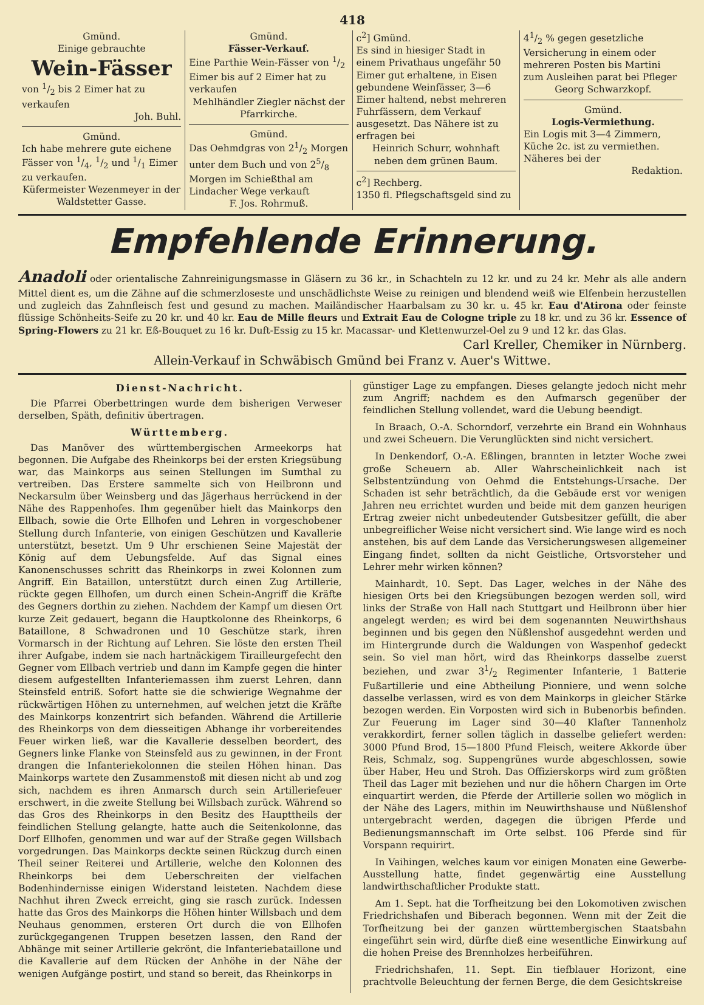418
Gmünd.
Einige gebrauchte
Wein-Fässer
von 1/2 bis 2 Eimer hat zu verkaufen
Joh. Buhl.
Gmünd.
Ich habe mehrere gute eichene Fässer von 1/4, 1/2 und 1/1 Eimer zu verkaufen.
Küfermeister Wezenmeyer in der Waldstetter Gasse.
Gmünd.
Fässer-Verkauf.
Eine Parthie Wein-Fässer von 1/2 Eimer bis auf 2 Eimer hat zu verkaufen
Mehlhändler Ziegler nächst der Pfarrkirche.
Gmünd.
Das Oehmdgras von 21/2 Morgen unter dem Buch und von 25/8 Morgen im Schießthal am Lindacher Wege verkauft
F. Jos. Rohrmuß.
c<sup>2</sup>] Gmünd.
Es sind in hiesiger Stadt in einem Privathaus ungefähr 50 Eimer gut erhaltene, in Eisen gebundene Weinfässer, 3—6 Eimer haltend, nebst mehreren Fuhrfässern, dem Verkauf ausgesetzt. Das Nähere ist zu erfragen bei
Heinrich Schurr, wohnhaft neben dem grünen Baum.
c<sup>2</sup>] Rechberg.
1350 fl. Pflegschaftsgeld sind zu
41/2 % gegen gesetzliche Versicherung in einem oder mehreren Posten bis Martini zum Ausleihen parat bei Pfleger
Georg Schwarzkopf.
Gmünd.
Logis-Vermiethung.
Ein Logis mit 3—4 Zimmern, Küche 2c. ist zu vermiethen. Näheres bei der
Redaktion.
Empfehlende Erinnerung.
Anadoli oder orientalische Zahnreinigungsmasse in Gläsern zu 36 kr., in Schachteln zu 12 kr. und zu 24 kr. Mehr als alle andern Mittel dient es, um die Zähne auf die schmerzloseste und unschädlichste Weise zu reinigen und blendend weiß wie Elfenbein herzustellen und zugleich das Zahnfleisch fest und gesund zu machen. Mailändischer Haarbalsam zu 30 kr. u. 45 kr. Eau d'Atirona oder feinste flüssige Schönheits-Seife zu 20 kr. und 40 kr. Eau de Mille fleurs und Extrait Eau de Cologne triple zu 18 kr. und zu 36 kr. Essence of Spring-Flowers zu 21 kr. Eß-Bouquet zu 16 kr. Duft-Essig zu 15 kr. Macassar- und Klettenwurzel-Oel zu 9 und 12 kr. das Glas.
Carl Kreller, Chemiker in Nürnberg.
Allein-Verkauf in Schwäbisch Gmünd bei Franz v. Auer's Wittwe.
Dienst-Nachricht.
Die Pfarrei Oberbettringen wurde dem bisherigen Verweser derselben, Späth, definitiv übertragen.
Württemberg.
Das Manöver des württembergischen Armeekorps hat begonnen. Die Aufgabe des Rheinkorps bei der ersten Kriegsübung war, das Mainkorps aus seinen Stellungen im Sumthal zu vertreiben. Das Erstere sammelte sich von Heilbronn und Neckarsulm über Weinsberg und das Jägerhaus herrückend in der Nähe des Rappenhofes. Ihm gegenüber hielt das Mainkorps den Ellbach, sowie die Orte Ellhofen und Lehren in vorgeschobener Stellung durch Infanterie, von einigen Geschützen und Kavallerie unterstützt, besetzt. Um 9 Uhr erschienen Seine Majestät der König auf dem Uebungsfelde. Auf das Signal eines Kanonenschusses schritt das Rheinkorps in zwei Kolonnen zum Angriff. Ein Bataillon, unterstützt durch einen Zug Artillerie, rückte gegen Ellhofen, um durch einen Schein-Angriff die Kräfte des Gegners dorthin zu ziehen. Nachdem der Kampf um diesen Ort kurze Zeit gedauert, begann die Hauptkolonne des Rheinkorps, 6 Bataillone, 8 Schwadronen und 10 Geschütze stark, ihren Vormarsch in der Richtung auf Lehren. Sie löste den ersten Theil ihrer Aufgabe, indem sie nach hartnäckigem Tirailleurgefecht den Gegner vom Ellbach vertrieb und dann im Kampfe gegen die hinter diesem aufgestellten Infanteriemassen ihm zuerst Lehren, dann Steinsfeld entriß. Sofort hatte sie die schwierige Wegnahme der rückwärtigen Höhen zu unternehmen, auf welchen jetzt die Kräfte des Mainkorps konzentrirt sich befanden. Während die Artillerie des Rheinkorps von dem diesseitigen Abhange ihr vorbereitendes Feuer wirken ließ, war die Kavallerie desselben beordert, des Gegners linke Flanke von Steinsfeld aus zu gewinnen, in der Front drangen die Infanteriekolonnen die steilen Höhen hinan. Das Mainkorps wartete den Zusammenstoß mit diesen nicht ab und zog sich, nachdem es ihren Anmarsch durch sein Artilleriefeuer erschwert, in die zweite Stellung bei Willsbach zurück. Während so das Gros des Rheinkorps in den Besitz des Haupttheils der feindlichen Stellung gelangte, hatte auch die Seitenkolonne, das Dorf Ellhofen, genommen und war auf der Straße gegen Willsbach vorgedrungen. Das Mainkorps deckte seinen Rückzug durch einen Theil seiner Reiterei und Artillerie, welche den Kolonnen des Rheinkorps bei dem Ueberschreiten der vielfachen Bodenhindernisse einigen Widerstand leisteten. Nachdem diese Nachhut ihren Zweck erreicht, ging sie rasch zurück. Indessen hatte das Gros des Mainkorps die Höhen hinter Willsbach und dem Neuhaus genommen, ersteren Ort durch die von Ellhofen zurückgegangenen Truppen besetzen lassen, den Rand der Abhänge mit seiner Artillerie gekrönt, die Infanteriebataillone und die Kavallerie auf dem Rücken der Anhöhe in der Nähe der wenigen Aufgänge postirt, und stand so bereit, das Rheinkorps in
günstiger Lage zu empfangen. Dieses gelangte jedoch nicht mehr zum Angriff; nachdem es den Aufmarsch gegenüber der feindlichen Stellung vollendet, ward die Uebung beendigt.
In Braach, O.-A. Schorndorf, verzehrte ein Brand ein Wohnhaus und zwei Scheuern. Die Verunglückten sind nicht versichert.
In Denkendorf, O.-A. Eßlingen, brannten in letzter Woche zwei große Scheuern ab. Aller Wahrscheinlichkeit nach ist Selbstentzündung von Oehmd die Entstehungs-Ursache. Der Schaden ist sehr beträchtlich, da die Gebäude erst vor wenigen Jahren neu errichtet wurden und beide mit dem ganzen heurigen Ertrag zweier nicht unbedeutender Gutsbesitzer gefüllt, die aber unbegreiflicher Weise nicht versichert sind. Wie lange wird es noch anstehen, bis auf dem Lande das Versicherungswesen allgemeiner Eingang findet, sollten da nicht Geistliche, Ortsvorsteher und Lehrer mehr wirken können?
Mainhardt, 10. Sept. Das Lager, welches in der Nähe des hiesigen Orts bei den Kriegsübungen bezogen werden soll, wird links der Straße von Hall nach Stuttgart und Heilbronn über hier angelegt werden; es wird bei dem sogenannten Neuwirthshaus beginnen und bis gegen den Nüßlenshof ausgedehnt werden und im Hintergrunde durch die Waldungen von Waspenhof gedeckt sein. So viel man hört, wird das Rheinkorps dasselbe zuerst beziehen, und zwar 31/2 Regimenter Infanterie, 1 Batterie Fußartillerie und eine Abtheilung Pionniere, und wenn solche dasselbe verlassen, wird es von dem Mainkorps in gleicher Stärke bezogen werden. Ein Vorposten wird sich in Bubenorbis befinden. Zur Feuerung im Lager sind 30—40 Klafter Tannenholz verakkordirt, ferner sollen täglich in dasselbe geliefert werden: 3000 Pfund Brod, 15—1800 Pfund Fleisch, weitere Akkorde über Reis, Schmalz, sog. Suppengrünes wurde abgeschlossen, sowie über Haber, Heu und Stroh. Das Offizierskorps wird zum größten Theil das Lager mit beziehen und nur die höhern Chargen im Orte einquartirt werden, die Pferde der Artillerie sollen wo möglich in der Nähe des Lagers, mithin im Neuwirthshause und Nüßlenshof untergebracht werden, dagegen die übrigen Pferde und Bedienungsmannschaft im Orte selbst. 106 Pferde sind für Vorspann requirirt.
In Vaihingen, welches kaum vor einigen Monaten eine Gewerbe-Ausstellung hatte, findet gegenwärtig eine Ausstellung landwirthschaftlicher Produkte statt.
Am 1. Sept. hat die Torfheitzung bei den Lokomotiven zwischen Friedrichshafen und Biberach begonnen. Wenn mit der Zeit die Torfheitzung bei der ganzen württembergischen Staatsbahn eingeführt sein wird, dürfte dieß eine wesentliche Einwirkung auf die hohen Preise des Brennholzes herbeiführen.
Friedrichshafen, 11. Sept. Ein tiefblauer Horizont, eine prachtvolle Beleuchtung der fernen Berge, die dem Gesichtskreise